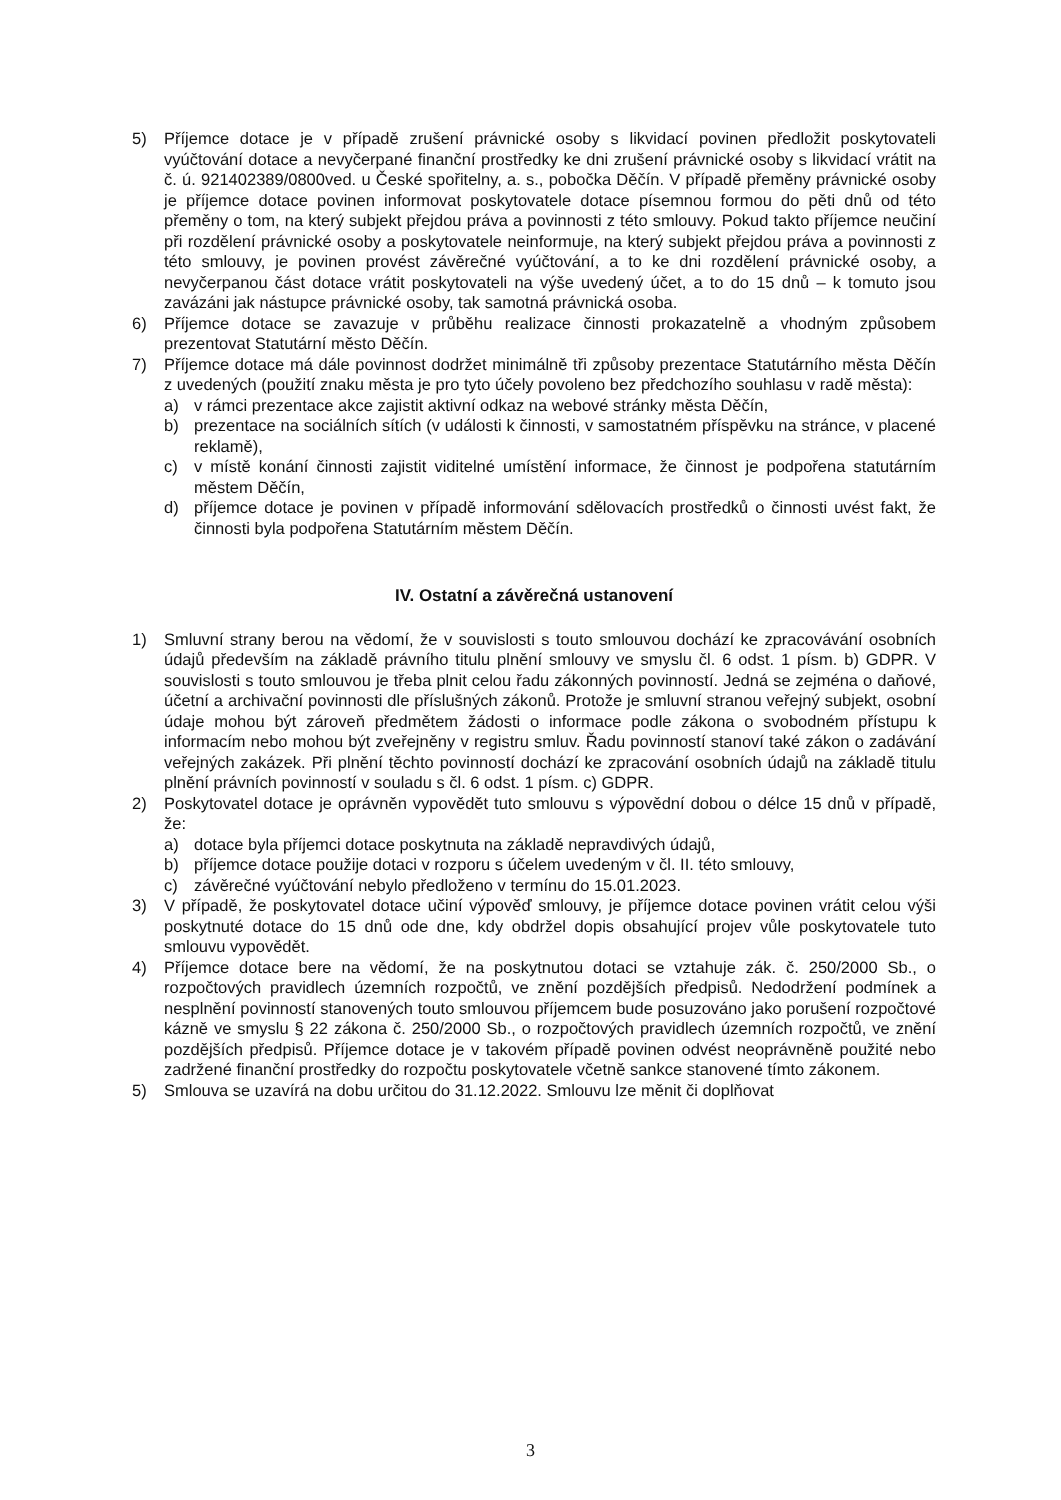5) Příjemce dotace je v případě zrušení právnické osoby s likvidací povinen předložit poskytovateli vyúčtování dotace a nevyčerpané finanční prostředky ke dni zrušení právnické osoby s likvidací vrátit na č. ú. 921402389/0800ved. u České spořitelny, a. s., pobočka Děčín. V případě přeměny právnické osoby je příjemce dotace povinen informovat poskytovatele dotace písemnou formou do pěti dnů od této přeměny o tom, na který subjekt přejdou práva a povinnosti z této smlouvy. Pokud takto příjemce neučiní při rozdělení právnické osoby a poskytovatele neinformuje, na který subjekt přejdou práva a povinnosti z této smlouvy, je povinen provést závěrečné vyúčtování, a to ke dni rozdělení právnické osoby, a nevyčerpanou část dotace vrátit poskytovateli na výše uvedený účet, a to do 15 dnů – k tomuto jsou zavázáni jak nástupce právnické osoby, tak samotná právnická osoba.
6) Příjemce dotace se zavazuje v průběhu realizace činnosti prokazatelně a vhodným způsobem prezentovat Statutární město Děčín.
7) Příjemce dotace má dále povinnost dodržet minimálně tři způsoby prezentace Statutárního města Děčín z uvedených (použití znaku města je pro tyto účely povoleno bez předchozího souhlasu v radě města):
a) v rámci prezentace akce zajistit aktivní odkaz na webové stránky města Děčín,
b) prezentace na sociálních sítích (v události k činnosti, v samostatném příspěvku na stránce, v placené reklamě),
c) v místě konání činnosti zajistit viditelné umístění informace, že činnost je podpořena statutárním městem Děčín,
d) příjemce dotace je povinen v případě informování sdělovacích prostředků o činnosti uvést fakt, že činnosti byla podpořena Statutárním městem Děčín.
IV. Ostatní a závěrečná ustanovení
1) Smluvní strany berou na vědomí, že v souvislosti s touto smlouvou dochází ke zpracovávání osobních údajů především na základě právního titulu plnění smlouvy ve smyslu čl. 6 odst. 1 písm. b) GDPR. V souvislosti s touto smlouvou je třeba plnit celou řadu zákonných povinností. Jedná se zejména o daňové, účetní a archivační povinnosti dle příslušných zákonů. Protože je smluvní stranou veřejný subjekt, osobní údaje mohou být zároveň předmětem žádosti o informace podle zákona o svobodném přístupu k informacím nebo mohou být zveřejněny v registru smluv. Řadu povinností stanoví také zákon o zadávání veřejných zakázek. Při plnění těchto povinností dochází ke zpracování osobních údajů na základě titulu plnění právních povinností v souladu s čl. 6 odst. 1 písm. c) GDPR.
2) Poskytovatel dotace je oprávněn vypovědět tuto smlouvu s výpovědní dobou o délce 15 dnů v případě, že:
a) dotace byla příjemci dotace poskytnuta na základě nepravdivých údajů,
b) příjemce dotace použije dotaci v rozporu s účelem uvedeným v čl. II. této smlouvy,
c) závěrečné vyúčtování nebylo předloženo v termínu do 15.01.2023.
3) V případě, že poskytovatel dotace učiní výpověď smlouvy, je příjemce dotace povinen vrátit celou výši poskytnuté dotace do 15 dnů ode dne, kdy obdržel dopis obsahující projev vůle poskytovatele tuto smlouvu vypovědět.
4) Příjemce dotace bere na vědomí, že na poskytnutou dotaci se vztahuje zák. č. 250/2000 Sb., o rozpočtových pravidlech územních rozpočtů, ve znění pozdějších předpisů. Nedodržení podmínek a nesplnění povinností stanovených touto smlouvou příjemcem bude posuzováno jako porušení rozpočtové kázně ve smyslu § 22 zákona č. 250/2000 Sb., o rozpočtových pravidlech územních rozpočtů, ve znění pozdějších předpisů. Příjemce dotace je v takovém případě povinen odvést neoprávněně použité nebo zadržené finanční prostředky do rozpočtu poskytovatele včetně sankce stanovené tímto zákonem.
5) Smlouva se uzavírá na dobu určitou do 31.12.2022. Smlouvu lze měnit či doplňovat
3